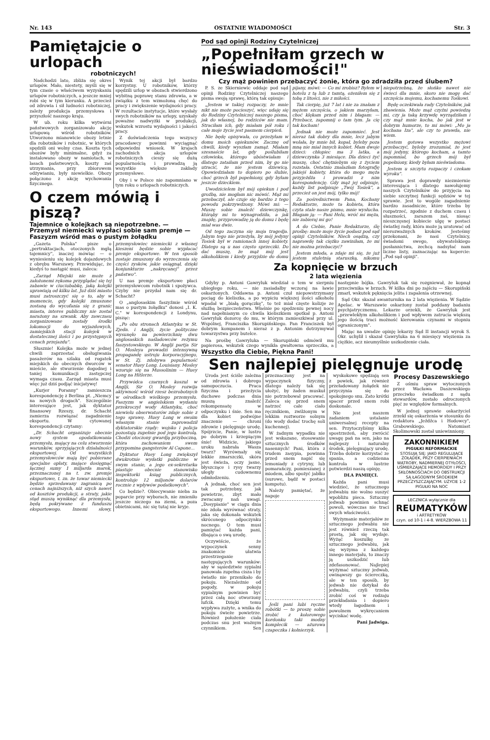Nr. 143 OSTATNIE WIADOMOŚCI Str. 3
Pamiętajcie o urlopach
robotniczych!
Nadchodzi lato, zbliża się okres urlopów. Mało, niestety, myśli się w tym czasie o właściwem wyzyskaniu urlopów robotniczych, a jeszcze mniej robi się w tym kierunku. A przecież od zdrowia i sił ludności robotniczej, zależy produkcja przemysłowa i przyszłość naszego kraju.
W ub. roku kilka wytwórni państwowych zorganizowało akcję urlopową wśród robotników. Utworzono mianowicie obozy letnie dla robotników i robotnic, w których spędzili oni wolny czas. Koszta tych obozów były minimalne, gdyż za instalowano obozy w namiotach, w lasach państwowych, koszty zaś utrzymania, przy zbiorowem odżywianiu, były niewielkie. Obozy połączono z akcję wychowania fizycznego.
Wynik tej akcji był bardzo korzystny. U robotników, którzy spędzili urlop w obozach stwierdzono wybitną poprawę stanu zdrowia, a w związku z tem wzmożoną chęć do pracy i zwiększenie wydajności pracy. W rezultacie instytucje, które wysłały swych robotników na urlopy, uzyskały poważne nadwyżki w produkcji, wskutek wzrostu wydajności i jakości pracy.
Z doświadczenia tego wszyscy pracodawcy powinni wyciągnąć odpowiedni wniosek. W krajach zachodnich akcja urlopów robotniczych cieszy się dużą popularnością i prowadzą ją wszystkie większe zakłady przemysłowe.
Oby i w Polsce nie zapomniano w tym roku o urlopach robotniczych.
O czem mówią i piszą?
Tajemnice o kolejkach są niepotrzebne. — Przemysł niemiecki wypłaci sobie sam premje — Faszyzm wśród mas o pustym żołądku
„Gazeta Polska" pisze o „pertraktacjach, otoczonych mgłą tajemnicy", inaczej mówiąc — o wyniesieniu się kolejek dojazdowych z obrębu Warszawy. Przewidując, że kiedyś to nastąpić musi, zaleca:
„Zarząd Miejski nie może z założonemi rękoma przyglądać się tej zabawie w ciuciubabkę, jaką kolejki uprawiają od kilku lat. Już dziś miasto musi zatroszczyć się o to, aby w momencie, gdy kolejki zmuszone zostaną do wycofania się z granic miasta, interes publiczny nie został narażony na szwank. Aby zawczasu zorganizowane zostały środki lokomocji do wyjazdowych, zamiejskich stacji kolejek w dostatecznej ilości i po przystępnych cenach przejazdu".
Słusznie! Kolejka może w jednej chwili zaprzestać obsługiwania pasażerów na szlaku od rogatek miejskich do obecnych dworców w mieście, ale stworzenie dogodnej i taniej komunikacji zastępczej wymaga czasu. Zarząd miasta musi więc już dziś podjąć inicjatywę!
„Kurjer Poranny" zamieszcza korespondencję z Berlina pt. „Niemcy na nowych drogach". Szczególnie interesujące jest, jak dyktator finansowy Rzeszy, dr. Schacht zamierza rozwiązać zagadnienie eksportu. W cytowanej korespondencji czytamy:
„Dr. Schacht organizuje obecnie nowy system opodatkowania przemysłu, mający na celu stworzenie warunków, sprzyjających działalności eksportowej. Od wszystkich przemysłowców mają być pobierane specjalne opłaty, mające dosięgnąć łącznej sumy 1 miljarda marek, przeznaczonej na t. zw. premje eksportowe, t. zn. że towar niemiecki będzie sprzedawany zagranicą po cenach najniższych, niż szych nawet od kosztów produkcji, a straty, jakie stąd muszą wyniknąć dla przemysłu, będą pokrywane z funduszu eksportowego. Innemi słowy, przemysłowiec niemiecki z własnej kieszeni będzie sobie wypłacać premje eksportowe. W ten sposób zostaje zmuszony do wyrzeczenia się części zysków, jakie osiągnął, dzięki konjunkturze „nakręcanej" przez państwo".
U nas premje eksportowe płaci przemysłowcom robotnik i spożywca. Czyby nie przydał nam się dr. Schacht?
O „anglosaskim faszyźmie wśród mas o pustym żołądku" donosi „I. K. C." w korespondencji z Londynu, pisząc:
„Po obu stronach Atlantyku w St. Zjedn. i Anglji, życie polityczne wysunęło na powierzchnię dwu anglosaskich naśladowców reżymu faszystowskiego. W Anglji partja Sir O. Mosleya prowadzi intensywną propagandę ustroju korporacyjnego, w St. Zj. zdobywa popularność senator Huey Long. Louisiany. Mosley wzoruje się na Mussolinim — Huey Long na Hitlerze.
Przywódca czarnych koszul w Anglji, Sir O. Mosley rozwija aktywność wśród rzesz bezrobotnych w ośrodkach wielkiego przemysłu. Faszyzm w angielskiem wydaniu przekroczył wody Atlantyku, choć niewielu obserwatorów zdaje sobie z tego sprawę. Huey Long w swoim własnym stanie zaprowadził dyktatorskie rządy: wojsko i policja pozostają zupełnie pod jego kontrolą. Chodzi otoczony gwardją przyboczną, która zachowaniem swem przypomina gangsterów Al Capone...
Dyktator Huey Long zwiększył dwukrotnie wydatki publiczne w swym stanie, a jego ex-sekretarka piastuje obecnie stanowisko inspektorki ksiąg publicznych, kontroluje 12 miljonów dolarów rocznie z wpływów podatkowych".
Co będzie?. Obiecywanie nieba za poparcie przy wyborach, nie zmieniło jeszcze niczego na ziemi, a poza obietnicami, nic się tutaj nie kryje.
Pod sąd opinji Rodziny Czytelniczej
„Popełniłam grzech w nieświadomości!"
Czy mąż powinien przebaczyć żonie, która go zdradziła przed ślubem?
P. S. ze Skierniewic oddaje pod sąd opinji Rodziny Czytelniczej naszego pisma swoją sprawę, którą tak opisuje:
„Jestem w takiej rozpaczy, że mnie nikt nie może pocieszyć, więc udaję się do Rodziny Czytelniczej naszego pisma, jak do własnej, bo rodziców nie mam. Straciłam ich, gdy miałam pół roku i całe moje życie jest pasmem cierpień.
Nie będę opisywała, co przeżyłam w domu moich opiekunów. Zacznę od chwili, kiedy wyszłam zamąż. Miałam szesnaście lat, gdy poślubiłam człowieka, którego ubóstwiałam i dlatego zataiłam przed nim, by go nie utracić, że nie jestem dziewicą. Opowiedziałam to dopiero po ślubie, choć grzech był popełniony, gdy byłam jeszcze dzieckiem.
Uwodzicielem był mój opiekun i pod groźbą, nie mogłam nic mówić. Mąż mi przebaczył, ale czuje się bardzo z tego powodu pokrzywdzony. Mówi mi: — Muszę sobie znaleźć dziewczynkę, którąby mi to wynagrodziła, a jak znajdę, przyprowadzę ją do domu i będę miał was dwie.
Od tego zaczyna się moja tragedja. Jabym tego nie przeżyła, by mój jedyny Tosiek był w ramionach innej kobiety. Dlatego są u nas często sprzeczki. Do dać muszę, że mąż mój jest alkoholikiem i kiedy przyjdzie do domu pijany, mówi: — Co mi zrobisz? Byłem w hotelu z tą lub z tamtą, ożeniłem się z tobą z litości, nie z miłości.
Tak cierpię, już 7 lat i nie za znałam z mężem szczęścia, o jakiem marzyłam, choć klękam przed nim i błagam: — Przebacz, zapomnij o tam tym. Ja cię tak kocham!
Jednak nie może zapomnieć. Jest nieraz tak dobry dla mnie, lecz jabym wolała, by mnie bił, kopał, byleby poza mną nie miał innych kobiet. Mam dwoje dzieci: chłopiec ma 3 latka, a dziewczynka 3 miesiące. Dla dzieci żyć muszę, choć chętniebym się z życiem rozstała. Ostatnio znalazłam fotografję jakiejś kobiety, która do mego męża przyjeżdża i prowadzi z nim korespondencję. Gdy mąż jej odpisuje, każdy list podpisuje „Twój Tosiek", a przecież on jest mój, tylko mój!
Za pośrednictwem Pana, Kochany Redaktorze, może ta kobieta, która czyta stale nasze pismo, mnie wysłucha. Błagam ją: — Pani Helu, wróć mi męża, nie zabieraj mi go!
A do Ciebie, Panie Redaktorze, ślę prośbę: może moje życie podasz pod sąd opinji Czytelników. Niech osądzą, czy naprawdę tak ciężko zawiniłam, że mi nie można przebaczyć?
Jestem młoda, a zdaje mi się, że już jestem stuletnią staruszką, nikomu niepotrzebną, że słońko nawet nie świeci dla mnie, skoro nie mogę dać szczęścia mojemu, kochanemu Tośkowi.
Będę oczekiwała rady Czytelników, jak zbawienia. Może mąż czyźni powiedzą mi, czy ja taką krzywdę wyrządziłam i czy mąż mnie kocha, bo jak jest w dobrym humorze, to mi mówi: „Mo ja kochana Iza", ale czy to prawda, nie wiem.
Jestem gotowa wszystko mężowi przebaczyć, byleby zrozumiał, że jest mój jedyny, którego kocham, a tamto zapomniał, bo grzech mój był popełniony, kiedy byłam nieświadoma.
Jestem u szczytu rozpaczy i czekam wyroku".
Sprawa jest doprawdy niezmiernie interesująca i dlatego nawołujemy naszych Czytelników do przyjęcia na siebie szczytnej funkcji sędziów w tej sprawie. Jest to wogóle zagadnienie bardzo zasadnicze, które trzeba by rozpatrzeć, zgodnie z duchem czasu i słuszności, zarazem zaś, niosąc nieszczęsnej kobiecie ulgę w postaci światłej rady, która może ją uratować od nierozważnych kroków. Jesteśmy przekonani, że nasi Czytelnicy, świadomi swego, obywatelskiego posłannictwa, zechcą nadsyłać nam liczne listy, zaznaczając na kopercie: „Pod sąd opinji".
Za kopnięcie w brzuch
2 lata więzienia
Gdyby p. Antoni Gawryluk wiedział o tem w sierpniu ubiegłego roku, — nie zasiadałby wczoraj na ławie oskarżonych. Oddawna p. Antoni czuł niepowstrzymany pociąg do kieliszka, a po wypiciu większej ilości alkoholu wpadał w „białą gorączkę", to też miał częste kolizje ze służbą bezpieczeństwa. Właśnie po spędzeniu pewnej nocy nad napełnianym co chwila kieliszkiem spotkał p. Antoni Gawryluk dozorcę do mu, w którym zamieszkiwał przy ul. Wspólnej, Franciszka Skorupińskiego. Pan Franciszek był dobrym kompanem i nieraz z p. Antonim dotrzymywał towarzystwa przy butelce.
Na prośbę Gawryluka — Skorupiński odmówił mu papierosa, wskutek czego wynikła gwałtowna sprzeczka, a następnie bójka. Gawryluk tak się rozgniewał, że kopnął przeciwnika w brzuch. W kilka dni po zajściu — Skorupiński zmarł, wskutek pęknięcia jelita i zapalenia otrzewnej.
Sąd Okr. skazał awanturnika na 2 lata więzienia. W Sądzie Apelac. w Warszawie oskarżony został poddany badaniu psychjatrycznemu. Lekarze orzekli, że Gawryluk jest „przewlekłym alkoholikiem i pod wpływem zatrucia większą jego ilością traci możność kierowania czynami w stopniu ograniczonym".
Mając na uwadze opinję lekarzy Sąd II instancji wyrok S. Okr. uchylił i skazał Gawryluka na 6 miesięcy więzienia za ciężkie, acz nieumyślnie uszkodzenie ciała.
Wszystko dla Ciebie, Piękna Pani!
Sen najlepiej pielęgnuje urodę
Uroda jest ściśle zależna od zdrowia i dobrego samopoczucia. Praca fizyczna i przeżycia duchowe podczas dnia muszą znaleźć rekompensatę w odpoczynku i śnie. Sen ma dla kobiet podwójne znaczenie — chroni zdrowie i pielęgnuje urodę. Spójrzcie, Panie, w lustro po dobrym i krzepiącym śnie! Widzicie, jakiego uroku nabrała Wasza twarz? Wyrównały się lekkie zmarszczki, skóra jest świeża, oczy jasne, błyszczące i rysy twarzy ułegły cudownemu odmłodzeniu.
A jednak, choć sen jest tak potrzebny, jak powietrze, zbyt mało zwracamy nań uwagi. „Dosypianie" w ciągu dnia nie zdoła wyrównać straty, jaka się dokonała wskutek skróconego odpoczynku nocnego. O tem musi pamiętać każda pani, dbająca o swą urodę.
Oczywiście, że wypoczynek senny znakomicie ułatwia przestrzeganie następujących warunków: aby w sąsiedztwie sypialni panowała zupełna cisza i by światło nie przenikało do pokoju. Niezależnie od pogody, w pokoju sypialnym powinien być przez całą noc otworzony lufcik. Dzięki temu wypływa zużyte, a wnika do pokoju świeże powietrze. Również położenie ciała podczas snu jest ważnym czynnikiem. Sen przeznaczony jest na wypoczynek fizyczny, dlatego należy tak się ułożyć, by żaden muskuł nie potrzebował pracować. Zaleca się przed snem natrzeć całe ciało ręcznikiem, zwilżonym w lekkim roztworze solnym (do wody dodać trochę soli kuchennej).
W żadnym wypadku nie jest wskazane, stosowanie sztucznych środków nasennych! Pani, która z trudem zasypia, powinna przed snem napić się lemoniady z cytryny, lub pomarańczy, pomieszanej z miodem, albo spożyć jabłko (surowe, bądź w postaci kompotu).
Należy pamiętać, że napoje
Jeśli pani lubi ręczne robótki — to proszę sobie zrobić z kolorowego kordonku taki modny komplecik — ażurowa czapeczka i kołnierzyk.
wyskokowe spędzają sen z powiek, jak również przeładowany żołądek nie przyczynia się do spokojnego snu. Zato krótki spacer przed snem robi doskonale.
Nie jest naszem zadaniem ustalanie uniwersalnej recepty na sen. Przytoczyliśmy kilka spostrzeżeń, aby zwrócić uwagę pań na sen, jako na najlepszy i naturalny środek, pielęgnujący urodę. Trzeba dobrze korzystać ze spania, a codzienna kontrola w lustrze potwierdzi naszą opinję.
DLA PAMIĘCI.
Każda pani musi wiedzieć, że sztucznego jedwabiu nie wolno suszyć wpobliżu pieca. Sztuczny jedwab powinien schnąć powoli, wówczas nie traci swych właściwości.
Wyżymanie materjałów ze sztucznego jedwabiu nie jest również rzeczą tak prostą, jak się wydaje. Wyżąć koszulkę ze sztucznego jedwabiu, jak się wyżyma z każdego innego materjału, to znaczy ją uszkodzić lub zdefasonować. Najlepiej wyżymać sztuczny jedwab, owinąwszy go ściereczką, ale w ten sposób, by jedwab nie dotykał do jedwabiu, czyli trzeba zrobić coś w rodzaju przekładania i dopiero wtedy łagodnem i powolnem wykręcaniem wyciskać wodę.
Pani Jadwiga.
Procesy Daszewskiego
Z ośmiu spraw wytoczonych przez Wacława Daszewskiego przeciwko świadkom z sądu stewardów, zostało odroczonych pięć ze względów formalnych.
W jednej sprawie oskarżyciel zrzekł się oskarżenia w stosunku do redaktora „Jeźdźca i Hodowcy", Grabowskiego. Natomiast Skolimowski został uniewinniony.
ZAKONNIKIEM
PIGUŁKI REFORMACKIE
STOSUJĄ SIĘ: JAKO REGULUJĄCE ŻOŁĄDEK, PRZY CIERPIENIACH WĄTROBY, NADMIERNEJ OTYŁOŚCI, UŚMIERZAJĄCE HEMOROIDY I PRZY SKŁONNOŚCIACH DO OBSTRUKCJI SĄ ŁAGODNYM ŚRODKIEM PRZECZYSZCZAJĄCYM. UŻYCIE 1-2 PIGUŁKI NA NOC
LECZNICA wyłącznie dla
REUMATYKÓW
i ARTRETYKÓW
czyn. od 10-1 i 4-8. WIERZBOWA 11